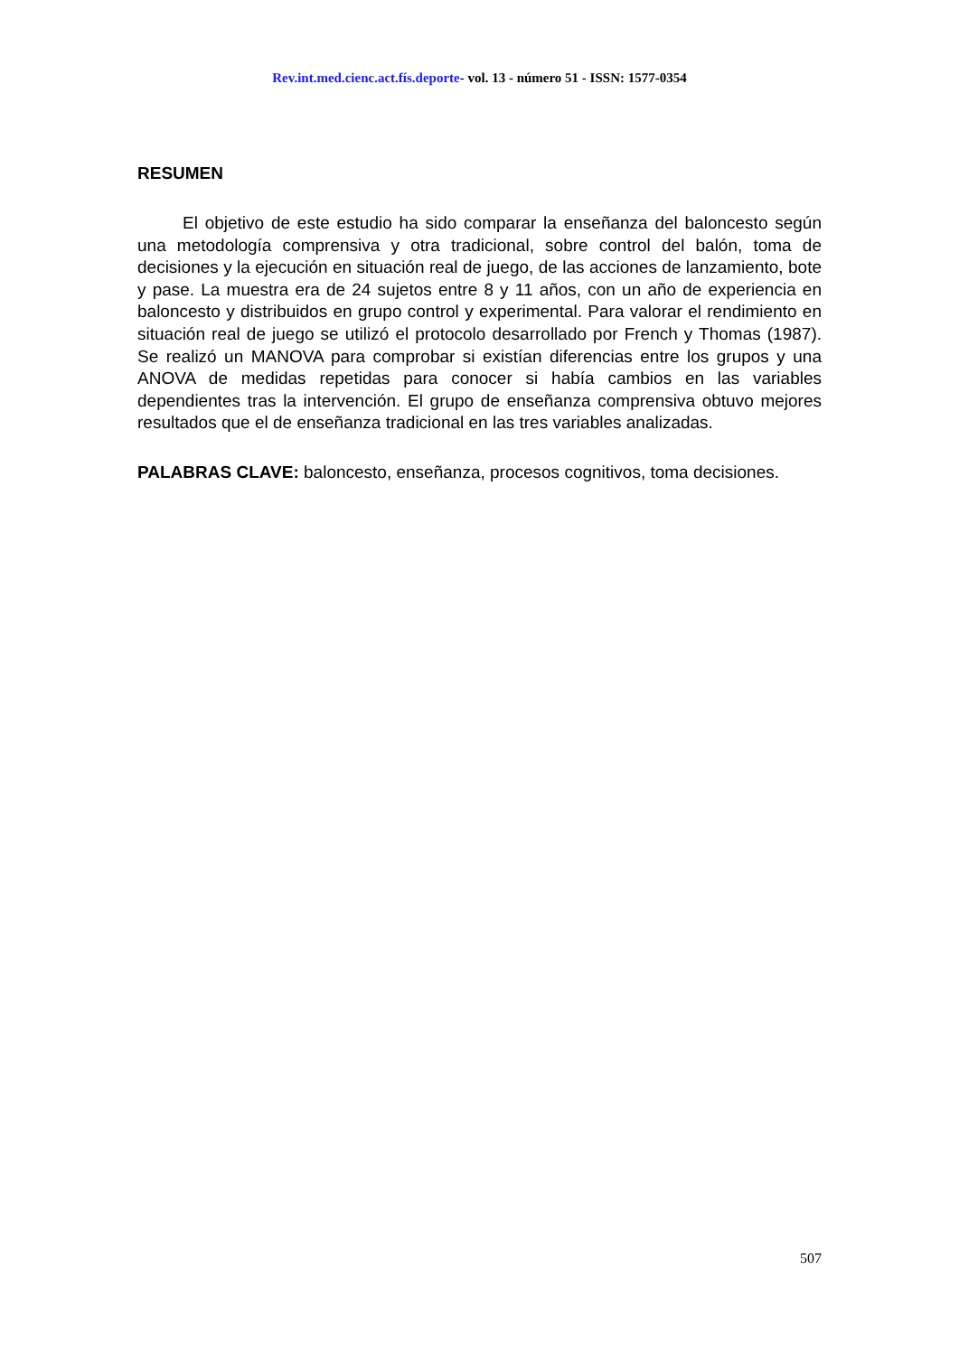Rev.int.med.cienc.act.fís.deporte- vol. 13 - número 51 - ISSN: 1577-0354
RESUMEN
El objetivo de este estudio ha sido comparar la enseñanza del baloncesto según una metodología comprensiva y otra tradicional, sobre control del balón, toma de decisiones y la ejecución en situación real de juego, de las acciones de lanzamiento, bote y pase. La muestra era de 24 sujetos entre 8 y 11 años, con un año de experiencia en baloncesto y distribuidos en grupo control y experimental. Para valorar el rendimiento en situación real de juego se utilizó el protocolo desarrollado por French y Thomas (1987). Se realizó un MANOVA para comprobar si existían diferencias entre los grupos y una ANOVA de medidas repetidas para conocer si había cambios en las variables dependientes tras la intervención. El grupo de enseñanza comprensiva obtuvo mejores resultados que el de enseñanza tradicional en las tres variables analizadas.
PALABRAS CLAVE: baloncesto, enseñanza, procesos cognitivos, toma decisiones.
507